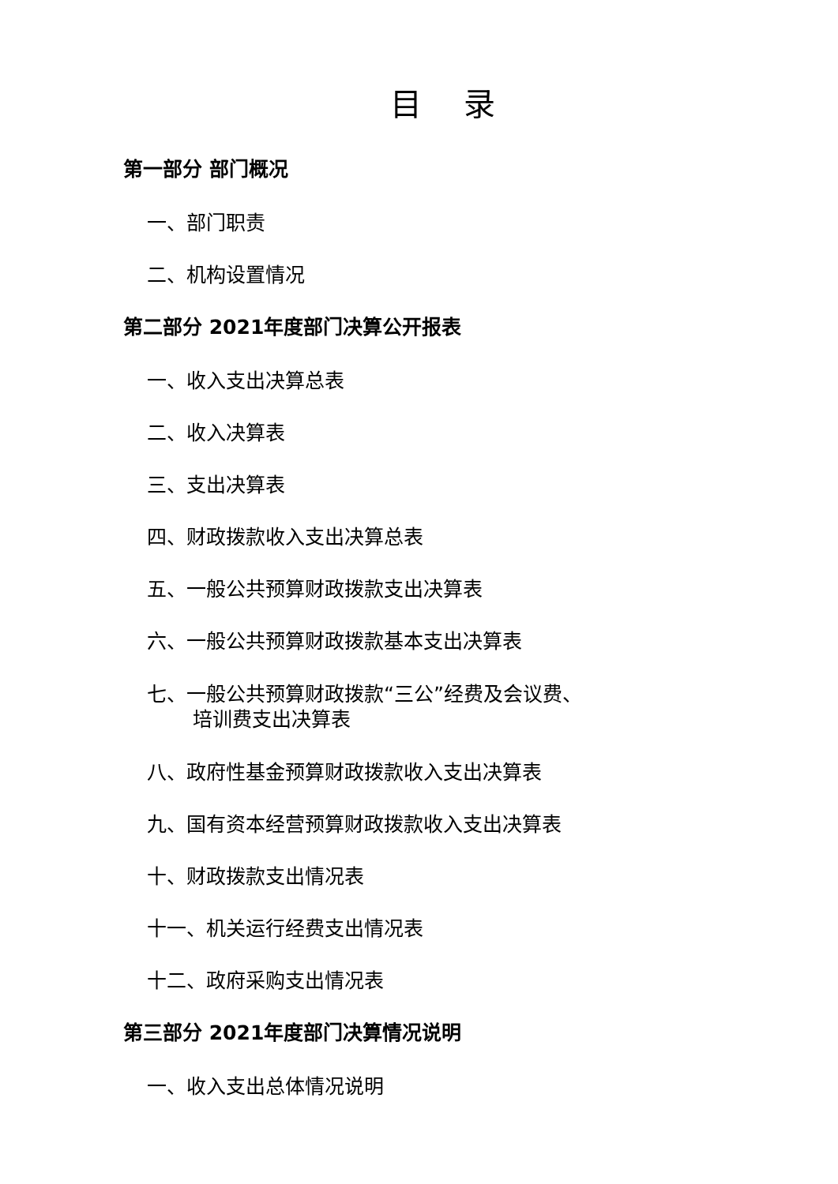目 录
第一部分 部门概况
一、部门职责
二、机构设置情况
第二部分 2021年度部门决算公开报表
一、收入支出决算总表
二、收入决算表
三、支出决算表
四、财政拨款收入支出决算总表
五、一般公共预算财政拨款支出决算表
六、一般公共预算财政拨款基本支出决算表
七、一般公共预算财政拨款“三公”经费及会议费、
培训费支出决算表
八、政府性基金预算财政拨款收入支出决算表
九、国有资本经营预算财政拨款收入支出决算表
十、财政拨款支出情况表
十一、机关运行经费支出情况表
十二、政府采购支出情况表
第三部分 2021年度部门决算情况说明
一、收入支出总体情况说明